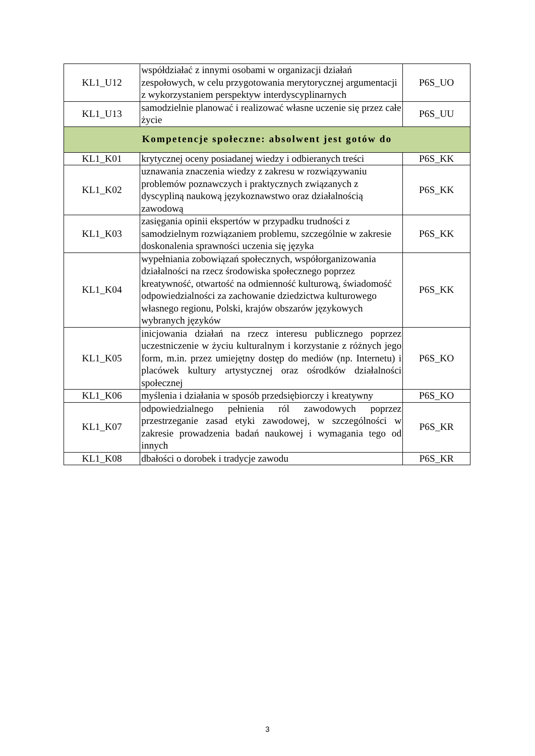| KL1_U12 | współdziałać z innymi osobami w organizacji działań zespołowych, w celu przygotowania merytorycznej argumentacji z wykorzystaniem perspektyw interdyscyplinarnych | P6S_UO |
| KL1_U13 | samodzielnie planować i realizować własne uczenie się przez całe życie | P6S_UU |
| Kompetencje społeczne: absolwent jest gotów do | | |
| KL1_K01 | krytycznej oceny posiadanej wiedzy i odbieranych treści | P6S_KK |
| KL1_K02 | uznawania znaczenia wiedzy z zakresu w rozwiązywaniu problemów poznawczych i praktycznych związanych z dyscypliną naukową językoznawstwo oraz działalnością zawodową | P6S_KK |
| KL1_K03 | zasięgania opinii ekspertów w przypadku trudności z samodzielnym rozwiązaniem problemu, szczególnie w zakresie doskonalenia sprawności uczenia się języka | P6S_KK |
| KL1_K04 | wypełniania zobowiązań społecznych, współorganizowania działalności na rzecz środowiska społecznego poprzez kreatywność, otwartość na odmienność kulturową, świadomość odpowiedzialności za zachowanie dziedzictwa kulturowego własnego regionu, Polski, krajów obszarów językowych wybranych języków | P6S_KK |
| KL1_K05 | inicjowania działań na rzecz interesu publicznego poprzez uczestniczenie w życiu kulturalnym i korzystanie z różnych jego form, m.in. przez umiejętny dostęp do mediów (np. Internetu) i placówek kultury artystycznej oraz ośrodków działalności społecznej | P6S_KO |
| KL1_K06 | myślenia i działania w sposób przedsiębiorczy i kreatywny | P6S_KO |
| KL1_K07 | odpowiedzialnego pełnienia ról zawodowych poprzez przestrzeganie zasad etyki zawodowej, w szczególności w zakresie prowadzenia badań naukowej i wymagania tego od innych | P6S_KR |
| KL1_K08 | dbałości o dorobek i tradycje zawodu | P6S_KR |
3